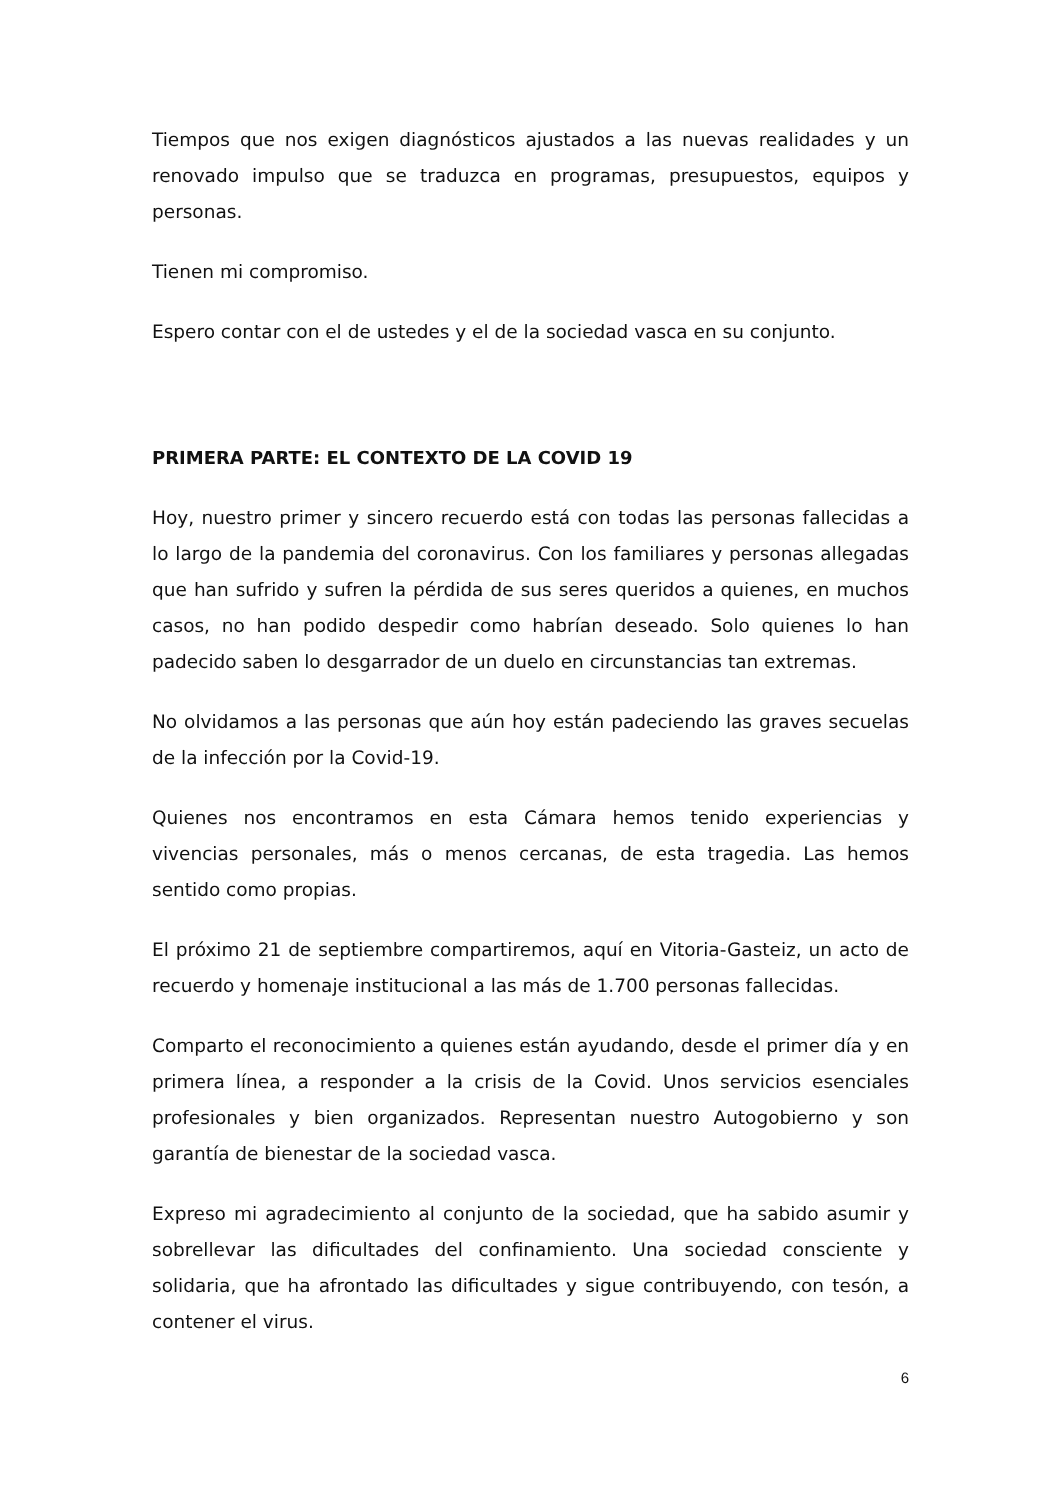Tiempos que nos exigen diagnósticos ajustados a las nuevas realidades y un renovado impulso que se traduzca en programas, presupuestos, equipos y personas.
Tienen mi compromiso.
Espero contar con el de ustedes y el de la sociedad vasca en su conjunto.
PRIMERA PARTE: EL CONTEXTO DE LA COVID 19
Hoy, nuestro primer y sincero recuerdo está con todas las personas fallecidas a lo largo de la pandemia del coronavirus. Con los familiares y personas allegadas que han sufrido y sufren la pérdida de sus seres queridos a quienes, en muchos casos, no han podido despedir como habrían deseado. Solo quienes lo han padecido saben lo desgarrador de un duelo en circunstancias tan extremas.
No olvidamos a las personas que aún hoy están padeciendo las graves secuelas de la infección por la Covid-19.
Quienes nos encontramos en esta Cámara hemos tenido experiencias y vivencias personales, más o menos cercanas, de esta tragedia. Las hemos sentido como propias.
El próximo 21 de septiembre compartiremos, aquí en Vitoria-Gasteiz, un acto de recuerdo y homenaje institucional a las más de 1.700 personas fallecidas.
Comparto el reconocimiento a quienes están ayudando, desde el primer día y en primera línea, a responder a la crisis de la Covid. Unos servicios esenciales profesionales y bien organizados. Representan nuestro Autogobierno y son garantía de bienestar de la sociedad vasca.
Expreso mi agradecimiento al conjunto de la sociedad, que ha sabido asumir y sobrellevar las dificultades del confinamiento. Una sociedad consciente y solidaria, que ha afrontado las dificultades y sigue contribuyendo, con tesón, a contener el virus.
6